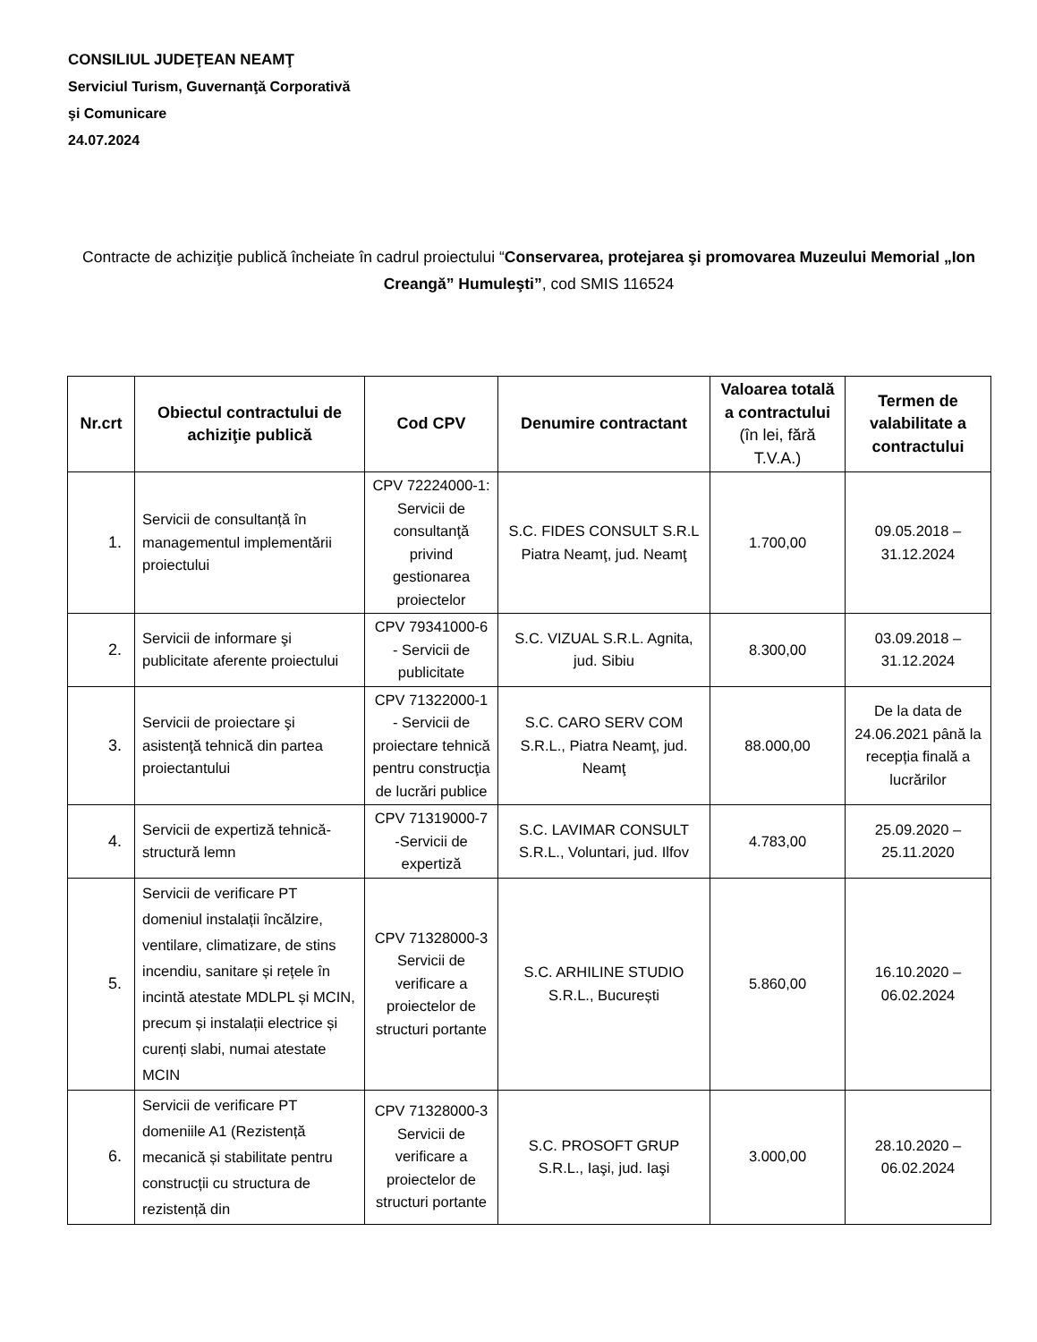CONSILIUL JUDEŢEAN NEAMŢ
Serviciul Turism, Guvernanţă Corporativă
şi Comunicare
24.07.2024
Contracte de achiziţie publică încheiate în cadrul proiectului “Conservarea, protejarea şi promovarea Muzeului Memorial „Ion Creangă” Humuleşti”, cod SMIS 116524
| Nr.crt | Obiectul contractului de achiziţie publică | Cod CPV | Denumire contractant | Valoarea totală a contractului (în lei, fără T.V.A.) | Termen de valabilitate a contractului |
| --- | --- | --- | --- | --- | --- |
| 1. | Servicii de consultanță în managementul implementării proiectului | CPV 72224000-1: Servicii de consultanţă privind gestionarea proiectelor | S.C. FIDES CONSULT S.R.L Piatra Neamţ, jud. Neamţ | 1.700,00 | 09.05.2018 – 31.12.2024 |
| 2. | Servicii de informare şi publicitate aferente proiectului | CPV 79341000-6 - Servicii de publicitate | S.C. VIZUAL S.R.L. Agnita, jud. Sibiu | 8.300,00 | 03.09.2018 – 31.12.2024 |
| 3. | Servicii de proiectare şi asistenţă tehnică din partea proiectantului | CPV 71322000-1 - Servicii de proiectare tehnică pentru construcţia de lucrări publice | S.C. CARO SERV COM S.R.L., Piatra Neamţ, jud. Neamţ | 88.000,00 | De la data de 24.06.2021 până la recepția finală a lucrărilor |
| 4. | Servicii de expertiză tehnică-structură lemn | CPV 71319000-7 -Servicii de expertiză | S.C. LAVIMAR CONSULT S.R.L., Voluntari, jud. Ilfov | 4.783,00 | 25.09.2020 – 25.11.2020 |
| 5. | Servicii de verificare PT domeniul instalații încălzire, ventilare, climatizare, de stins incendiu, sanitare și rețele în incintă atestate MDLPL și MCIN, precum și instalații electrice și curenți slabi, numai atestate MCIN | CPV 71328000-3 Servicii de verificare a proiectelor de structuri portante | S.C. ARHILINE STUDIO S.R.L., București | 5.860,00 | 16.10.2020 – 06.02.2024 |
| 6. | Servicii de verificare PT domeniile A1 (Rezistență mecanică și stabilitate pentru construcții cu structura de rezistență din | CPV 71328000-3 Servicii de verificare a proiectelor de structuri portante | S.C. PROSOFT GRUP S.R.L., Iaşi, jud. Iaşi | 3.000,00 | 28.10.2020 – 06.02.2024 |